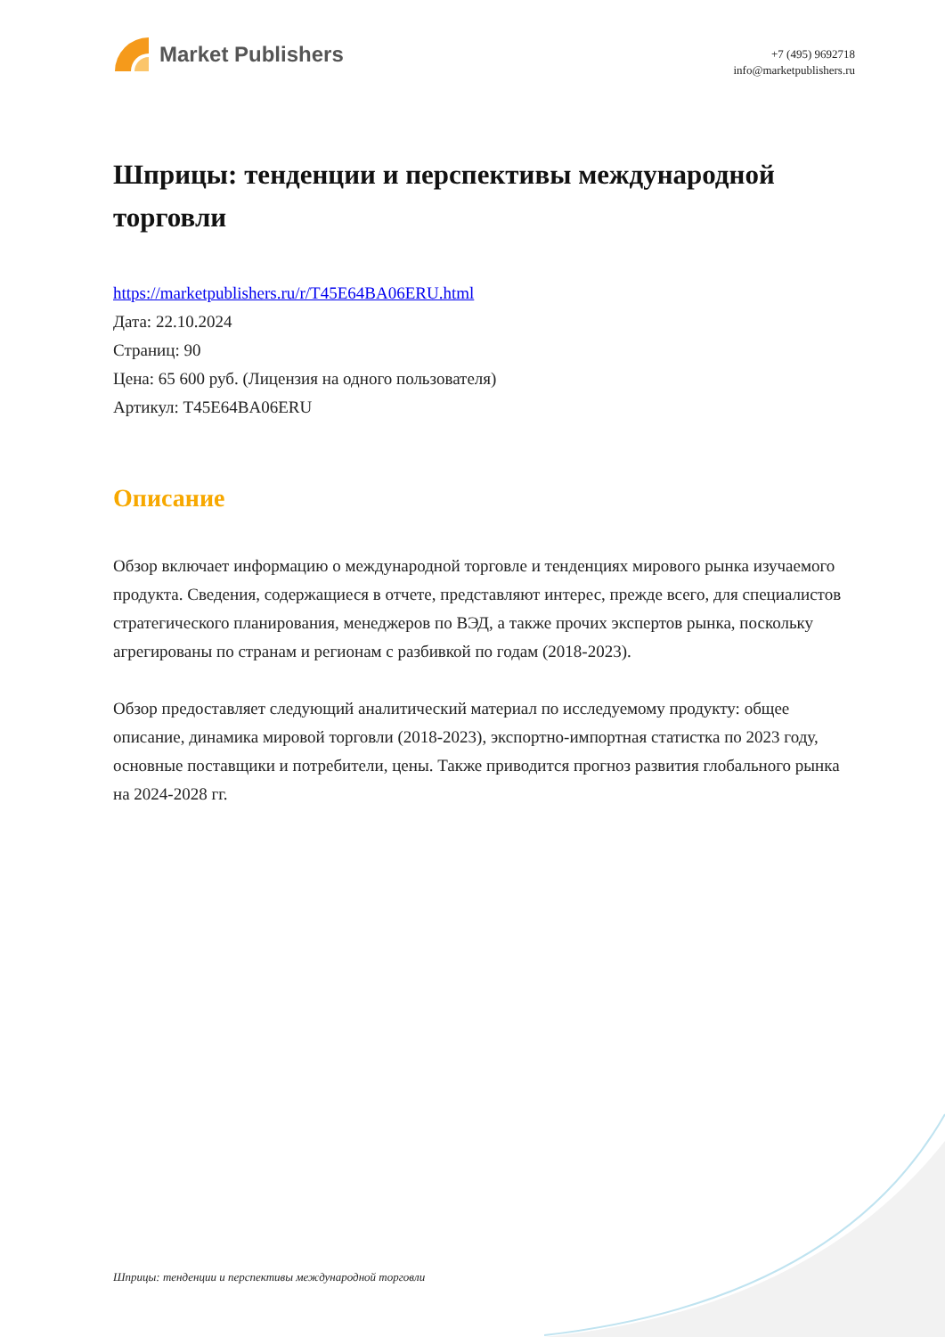Market Publishers
+7 (495) 9692718
info@marketpublishers.ru
Шприцы: тенденции и перспективы международной торговли
https://marketpublishers.ru/r/T45E64BA06ERU.html
Дата: 22.10.2024
Страниц: 90
Цена: 65 600 руб. (Лицензия на одного пользователя)
Артикул: T45E64BA06ERU
Описание
Обзор включает информацию о международной торговле и тенденциях мирового рынка изучаемого продукта. Сведения, содержащиеся в отчете, представляют интерес, прежде всего, для специалистов стратегического планирования, менеджеров по ВЭД, а также прочих экспертов рынка, поскольку агрегированы по странам и регионам с разбивкой по годам (2018-2023).
Обзор предоставляет следующий аналитический материал по исследуемому продукту: общее описание, динамика мировой торговли (2018-2023), экспортно-импортная статистка по 2023 году, основные поставщики и потребители, цены. Также приводится прогноз развития глобального рынка на 2024-2028 гг.
Шприцы: тенденции и перспективы международной торговли